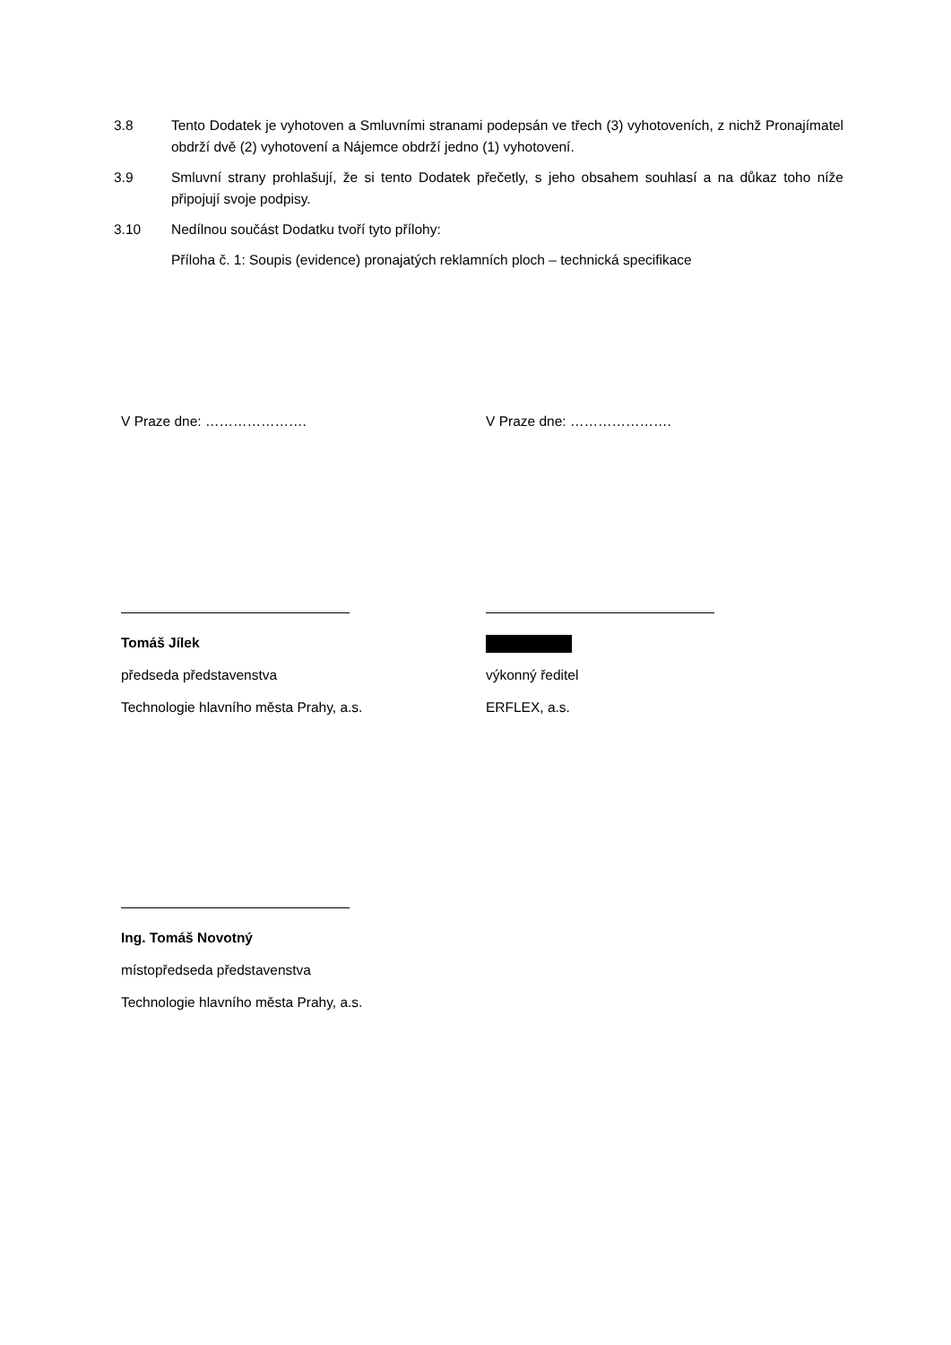3.8 Tento Dodatek je vyhotoven a Smluvními stranami podepsán ve třech (3) vyhotoveních, z nichž Pronajímatel obdrží dvě (2) vyhotovení a Nájemce obdrží jedno (1) vyhotovení.
3.9 Smluvní strany prohlašují, že si tento Dodatek přečetly, s jeho obsahem souhlasí a na důkaz toho níže připojují svoje podpisy.
3.10 Nedílnou součást Dodatku tvoří tyto přílohy:
Příloha č. 1: Soupis (evidence) pronajatých reklamních ploch – technická specifikace
V Praze dne: …………………. V Praze dne: ………………….
Tomáš Jílek
předseda představenstva
Technologie hlavního města Prahy, a.s.
výkonný ředitel
ERFLEX, a.s.
Ing. Tomáš Novotný
místopředseda představenstva
Technologie hlavního města Prahy, a.s.